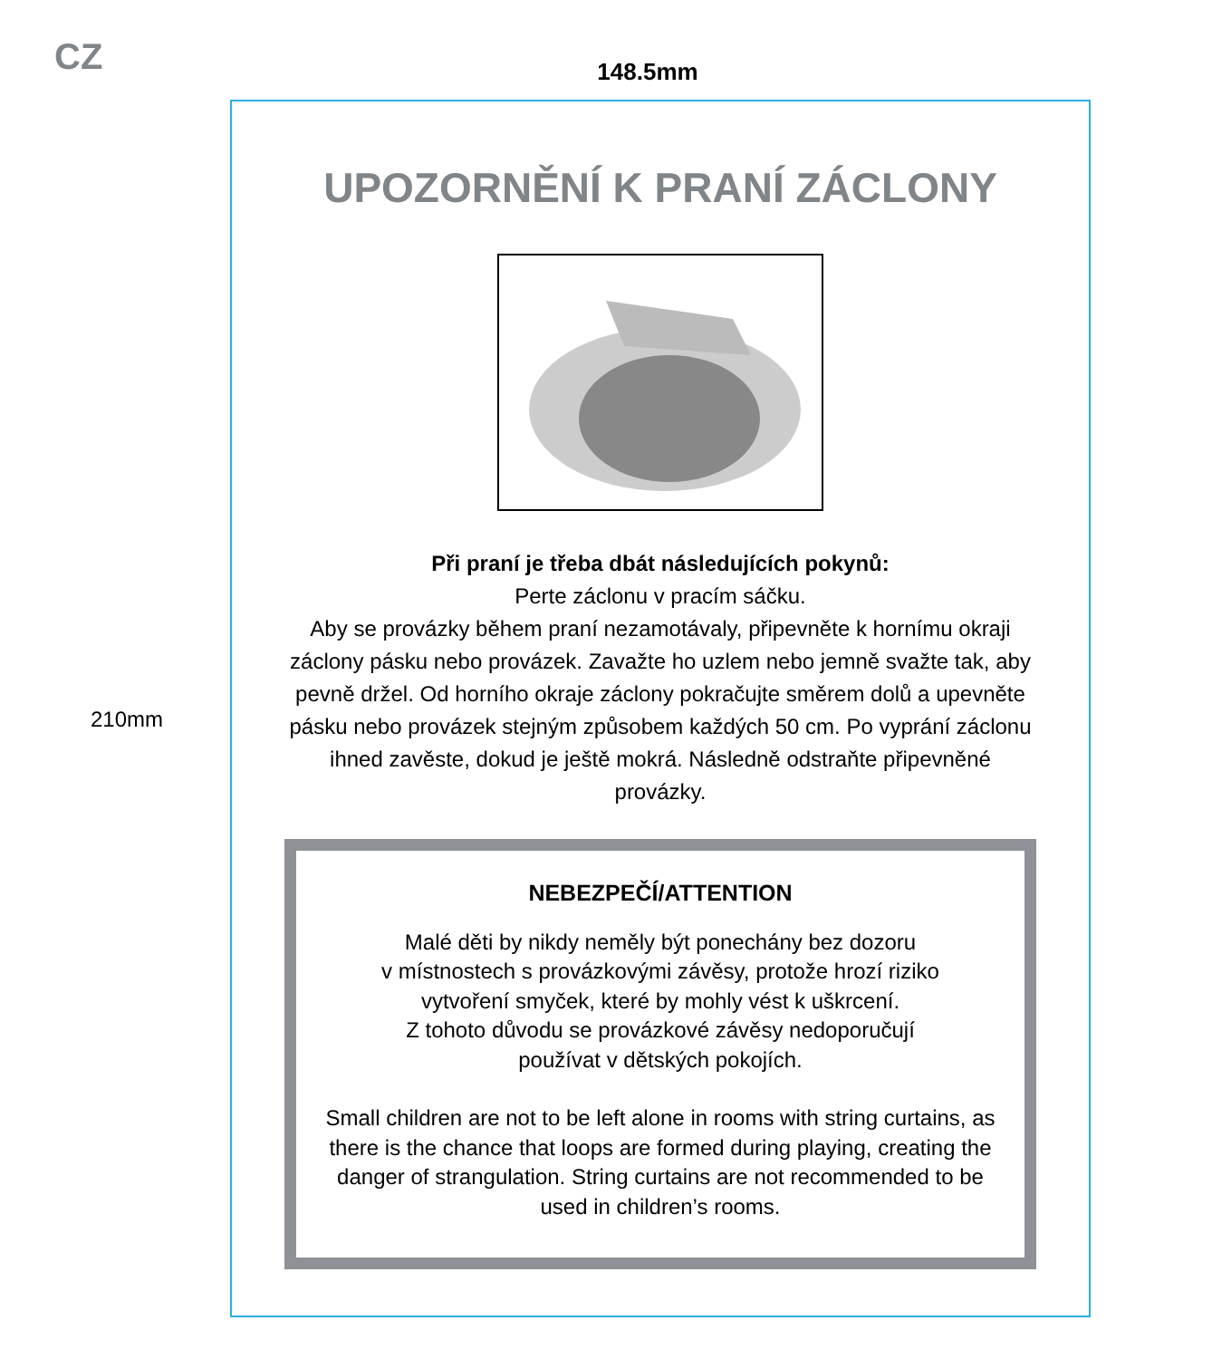CZ 148.5mm
210mm
UPOZORNĚNÍ K PRANÍ ZÁCLONY
Při praní je třeba dbát následujících pokynů:
Perte záclonu v pracím sáčku.
Aby se provázky během praní nezamotávaly, připevněte k hornímu okraji záclony pásku nebo provázek. Zavažte ho uzlem nebo jemně svažte tak, aby pevně držel. Od horního okraje záclony pokračujte směrem dolů a upevněte pásku nebo provázek stejným způsobem každých 50 cm. Po vyprání záclonu ihned zavěste, dokud je ještě mokrá. Následně odstraňte připevněné provázky.
NEBEZPEČÍ/ATTENTION
Malé děti by nikdy neměly být ponechány bez dozoru
v místnostech s provázkovými závěsy, protože hrozí riziko
vytvoření smyček, které by mohly vést k uškrcení.
Z tohoto důvodu se provázkové závěsy nedoporučují
používat v dětských pokojích.
Small children are not to be left alone in rooms with string curtains, as there is the chance that loops are formed during playing, creating the danger of strangulation. String curtains are not recommended to be used in children’s rooms.